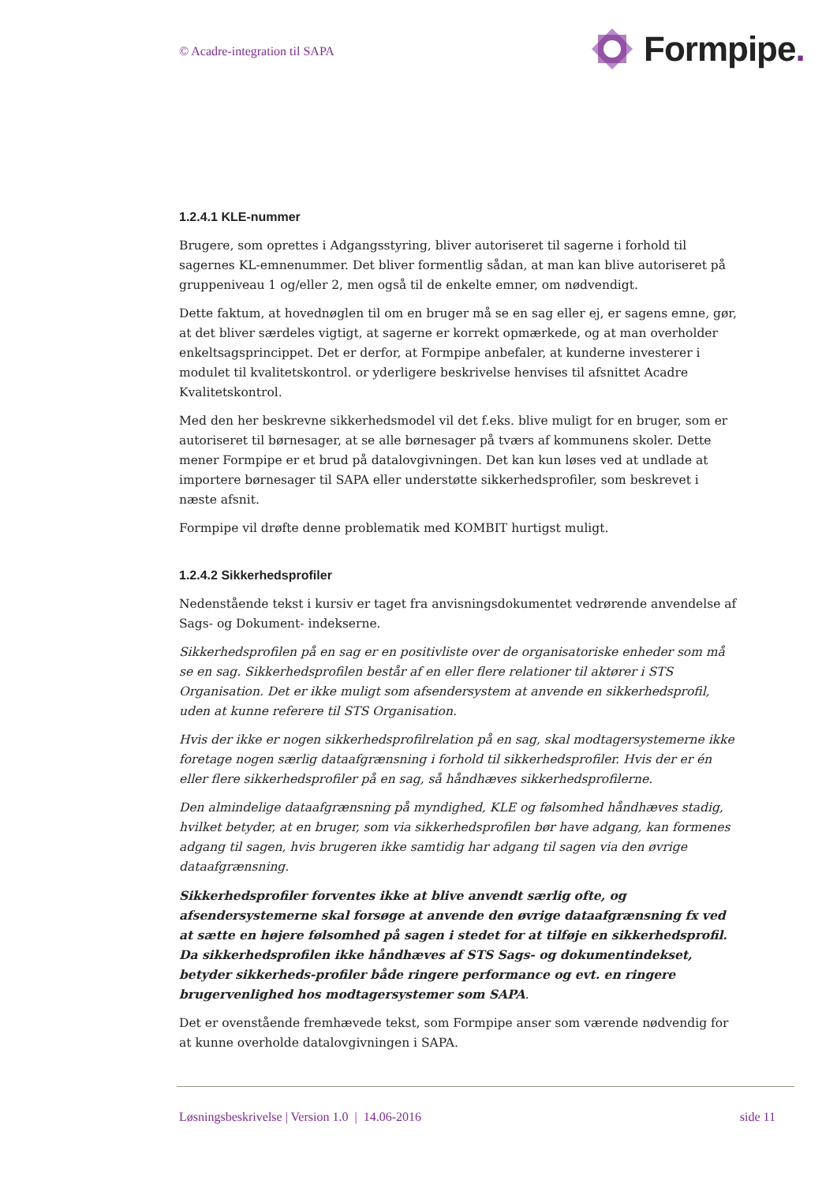© Acadre-integration til SAPA
Formpipe.
1.2.4.1 KLE-nummer
Brugere, som oprettes i Adgangsstyring, bliver autoriseret til sagerne i forhold til sagernes KL-emnenummer. Det bliver formentlig sådan, at man kan blive autoriseret på gruppeniveau 1 og/eller 2, men også til de enkelte emner, om nødvendigt.
Dette faktum, at hovednøglen til om en bruger må se en sag eller ej, er sagens emne, gør, at det bliver særdeles vigtigt, at sagerne er korrekt opmærkede, og at man overholder enkeltsagsprincippet. Det er derfor, at Formpipe anbefaler, at kunderne investerer i modulet til kvalitetskontrol. or yderligere beskrivelse henvises til afsnittet Acadre Kvalitetskontrol.
Med den her beskrevne sikkerhedsmodel vil det f.eks. blive muligt for en bruger, som er autoriseret til børnesager, at se alle børnesager på tværs af kommunens skoler. Dette mener Formpipe er et brud på datalovgivningen. Det kan kun løses ved at undlade at importere børnesager til SAPA eller understøtte sikkerhedsprofiler, som beskrevet i næste afsnit.
Formpipe vil drøfte denne problematik med KOMBIT hurtigst muligt.
1.2.4.2 Sikkerhedsprofiler
Nedenstående tekst i kursiv er taget fra anvisningsdokumentet vedrørende anvendelse af Sags- og Dokument- indekserne.
Sikkerhedsprofilen på en sag er en positivliste over de organisatoriske enheder som må se en sag. Sikkerhedsprofilen består af en eller flere relationer til aktører i STS Organisation. Det er ikke muligt som afsendersystem at anvende en sikkerhedsprofil, uden at kunne referere til STS Organisation.
Hvis der ikke er nogen sikkerhedsprofilrelation på en sag, skal modtagersystemerne ikke foretage nogen særlig dataafgrænsning i forhold til sikkerhedsprofiler. Hvis der er én eller flere sikkerhedsprofiler på en sag, så håndhæves sikkerhedsprofilerne.
Den almindelige dataafgrænsning på myndighed, KLE og følsomhed håndhæves stadig, hvilket betyder, at en bruger, som via sikkerhedsprofilen bør have adgang, kan formenes adgang til sagen, hvis brugeren ikke samtidig har adgang til sagen via den øvrige dataafgrænsning.
Sikkerhedsprofiler forventes ikke at blive anvendt særlig ofte, og afsendersystemerne skal forsøge at anvende den øvrige dataafgrænsning fx ved at sætte en højere følsomhed på sagen i stedet for at tilføje en sikkerhedsprofil. Da sikkerhedsprofilen ikke håndhæves af STS Sags- og dokumentindekset, betyder sikkerheds-profiler både ringere performance og evt. en ringere brugervenlighed hos modtagersystemer som SAPA.
Det er ovenstående fremhævede tekst, som Formpipe anser som værende nødvendig for at kunne overholde datalovgivningen i SAPA.
Løsningsbeskrivelse | Version 1.0 | 14.06-2016 side 11